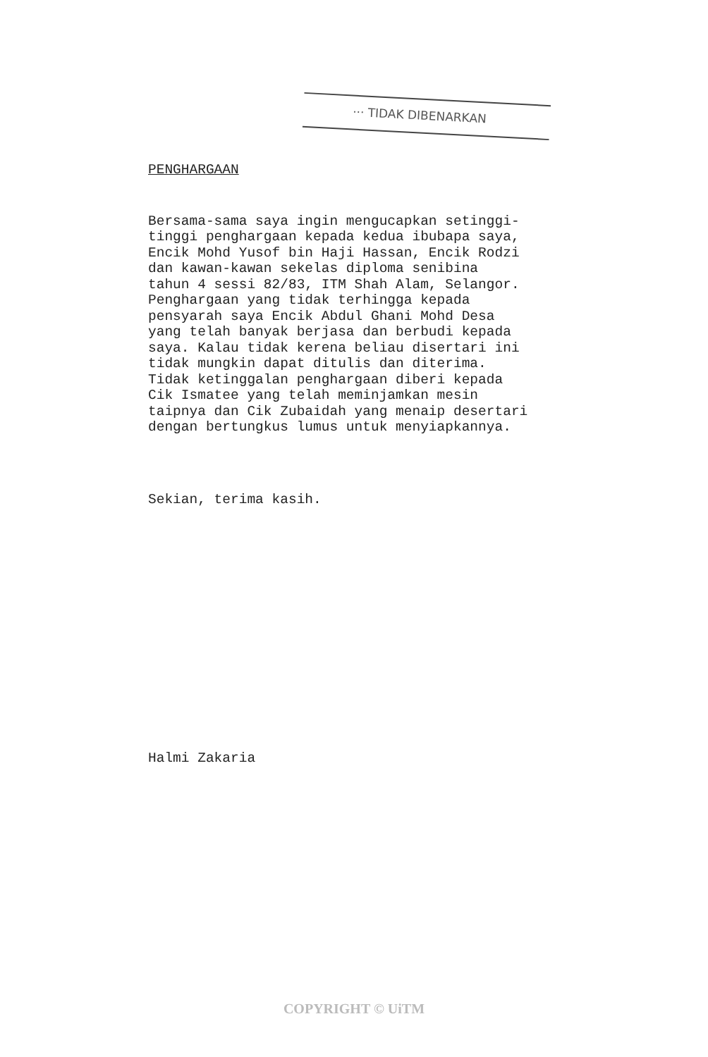··· TIDAK DIBENARKAN
PENGHARGAAN
Bersama-sama saya ingin mengucapkan setinggi- tinggi penghargaan kepada kedua ibubapa saya, Encik Mohd Yusof bin Haji Hassan, Encik Rodzi dan kawan-kawan sekelas diploma senibina tahun 4 sessi 82/83, ITM Shah Alam, Selangor. Penghargaan yang tidak terhingga kepada pensyarah saya Encik Abdul Ghani Mohd Desa yang telah banyak berjasa dan berbudi kepada saya. Kalau tidak kerena beliau disertari ini tidak mungkin dapat ditulis dan diterima. Tidak ketinggalan penghargaan diberi kepada Cik Ismatee yang telah meminjamkan mesin taipnya dan Cik Zubaidah yang menaip desertari dengan bertungkus lumus untuk menyiapkannya.
Sekian, terima kasih.
Halmi Zakaria
COPYRIGHT © UiTM